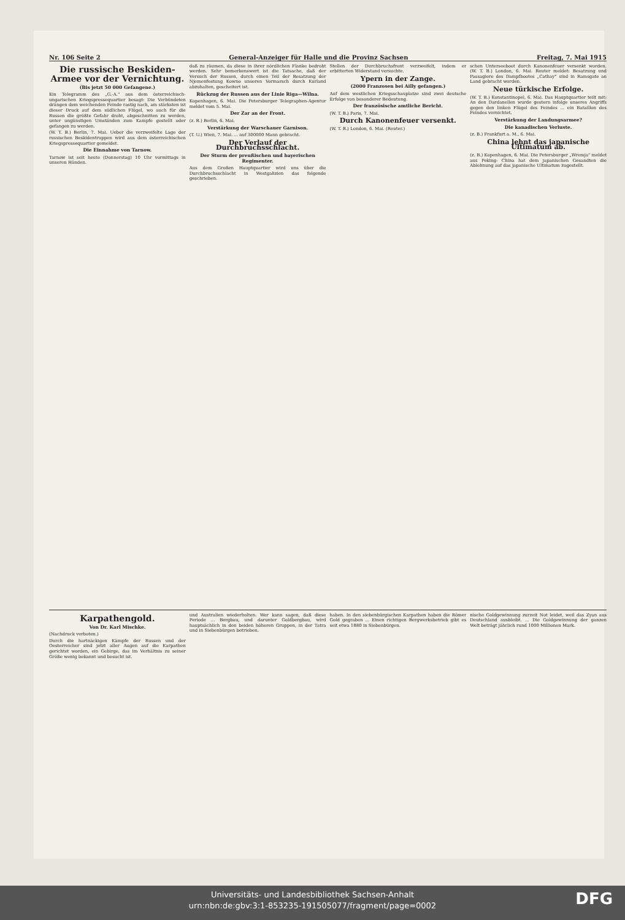Nr. 106 Seite 2 General-Anzeiger für Halle und die Provinz Sachsen Freitag, 7. Mai 1915
Die russische Beskiden-Armee vor der Vernichtung.
(Bis jetzt 50 000 Gefangene.)
Ein Telegramm des „G.-A." aus dem österreichisch-ungarischen Kriegspressequartier besagt: Die Verbündeten drängen dem weichenden Feinde rastig nach, am stärksten ist dieser Druck auf dem südlichen Flügel, wo auch für die Russen die größte Gefahr droht, abgeschnitten zu werden, unter ungünstigen Umständen zum Kampfe gestellt oder gefangen zu werden.
(W. T. B.) Berlin, 7. Mai. Ueber die verzweifelte Lage der russischen Beskidentruppen wird aus dem österreichischen Kriegspressequartier gemeldet.
Die Einnahme von Tarnow.
Tarnow ist seit heute (Donnerstag) 10 Uhr vormittags in unseren Händen.
daß zu räumen, da diese in ihrer nördlichen Flanke bedroht werden. Sehr bemerkenswert ist die Tatsache, daß der Versuch der Russen, durch einen Teil der Besatzung der Njemenfestung Kowno unseren Vormarsch durch Kurland abzuhalten, gescheitert ist.
Rückzug der Russen aus der Linie Riga—Wilna.
Kopenhagen, 6. Mai. Die Petersburger Telegraphen-Agentur meldet vom 5. Mai.
Der Zar an der Front.
(z. B.) Berlin, 6. Mai.
Verstärkung der Warschauer Garnison.
(T. U.) Wien, 7. Mai. ... auf 300000 Mann gebracht.
Der Verlauf der Durchbruchsschlacht.
Der Sturm der preußischen und bayerischen Regimenter.
Aus dem Großen Hauptquartier wird uns über die Durchbruchsschlacht in Westgalizien das folgende geschrieben.
Stellen der Durchbruchsfront verzweifelt, indem er erbitterten Widerstand versuchte.
Ypern in der Zange.
(2000 Franzosen bei Ailly gefangen.)
Auf dem westlichen Kriegsschauplatze sind zwei deutsche Erfolge von besonderer Bedeutung.
Der französische amtliche Bericht.
(W. T. B.) Paris, 7. Mai.
Durch Kanonenfeuer versenkt.
(W. T. B.) London, 6. Mai. (Reuter.)
schen Unterseeboot durch Kanonenfeuer versenkt worden. (W. T. B.) London, 6. Mai. Reuter meldet: Besatzung und Passagiere des Dampfbootes „Cathay" sind in Ramsgate an Land gebracht worden.
Neue türkische Erfolge.
(W. T. B.) Konstantinopel, 6. Mai. Das Hauptquartier teilt mit: An den Dardanellen wurde gestern infolge unseres Angriffs gegen den linken Flügel des Feindes ... ein Bataillon des Feindes vernichtet.
Verstärkung der Landungsarmee?
Die kanadischen Verluste.
(z. B.) Frankfurt a. M., 6. Mai.
China lehnt das japanische Ultimatum ab.
(z. B.) Kopenhagen, 6. Mai. Die Petersburger „Wremja" meldet aus Peking: China hat dem japanischen Gesandten die Ablehnung auf das japanische Ultimatum zugestellt.
Karpathengold.
Von Dr. Karl Mischke.
(Nachdruck verboten.)
Durch die hartnäckigen Kämpfe der Russen und der Oesterreicher sind jetzt aller Augen auf die Karpathen gerichtet worden, ein Gebirge, das im Verhältnis zu seiner Größe wenig bekannt und besucht ist.
und Australien wiederholten. Wer kann sagen, daß diese Periode ... Bergbau, und darunter Goldbergbau, wird hauptsächlich in den beiden höheren Gruppen, in der Tatra und in Siebenbürgen betrieben.
haben. In den siebenbürgischen Karpathen haben die Römer Gold gegraben ... Einen richtigen Bergwerksbetrieb gibt es seit etwa 1880 in Siebenbürgen.
nische Goldgewinnung zurzeit Not leidet, weil das Zyan aus Deutschland ausbleibt. ... Die Goldgewinnung der ganzen Welt beträgt jährlich rund 1000 Millionen Mark.
Universitäts- und Landesbibliothek Sachsen-Anhalt
urn:nbn:de:gbv:3:1-853235-191505077/fragment/page=0002
DFG